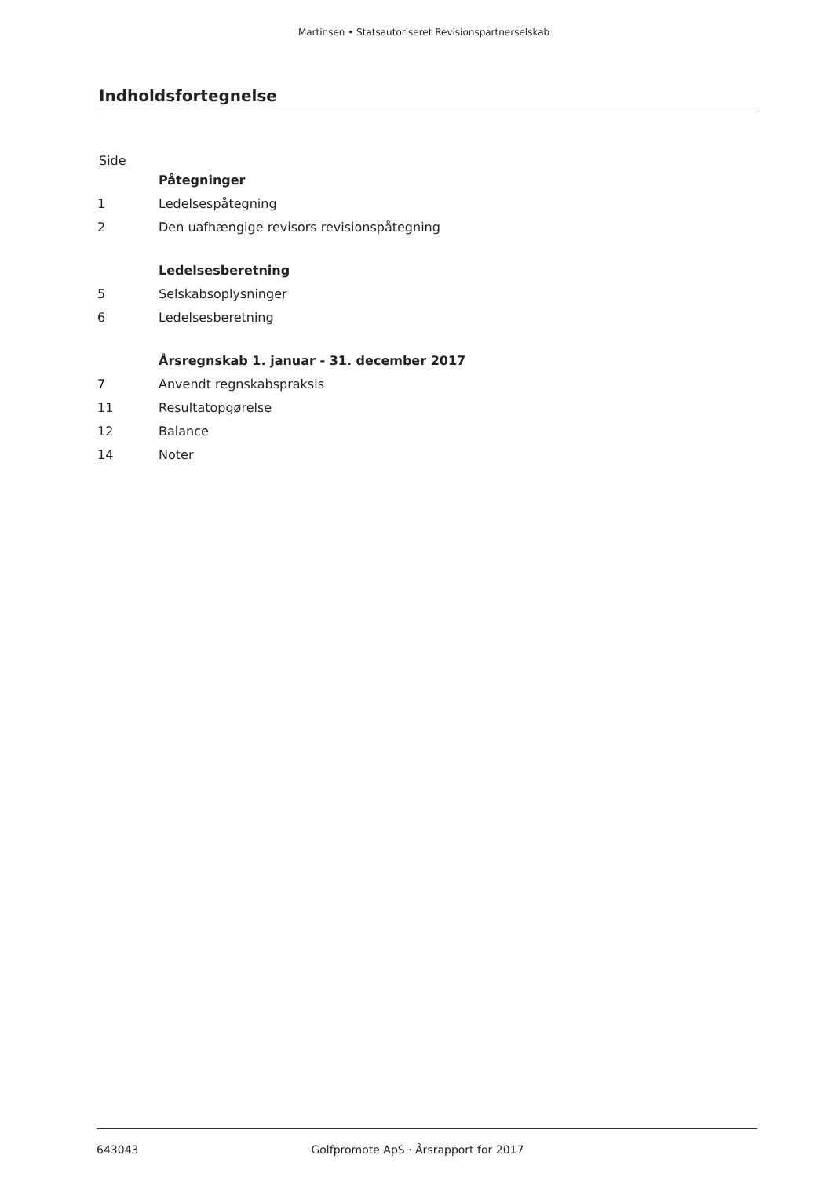Martinsen • Statsautoriseret Revisionspartnerselskab
Indholdsfortegnelse
Side
| | Påtegninger |
| 1 | Ledelsespåtegning |
| 2 | Den uafhængige revisors revisionspåtegning |
| | Ledelsesberetning |
| 5 | Selskabsoplysninger |
| 6 | Ledelsesberetning |
| | Årsregnskab 1. januar - 31. december 2017 |
| 7 | Anvendt regnskabspraksis |
| 11 | Resultatopgørelse |
| 12 | Balance |
| 14 | Noter |
643043 Golfpromote ApS · Årsrapport for 2017